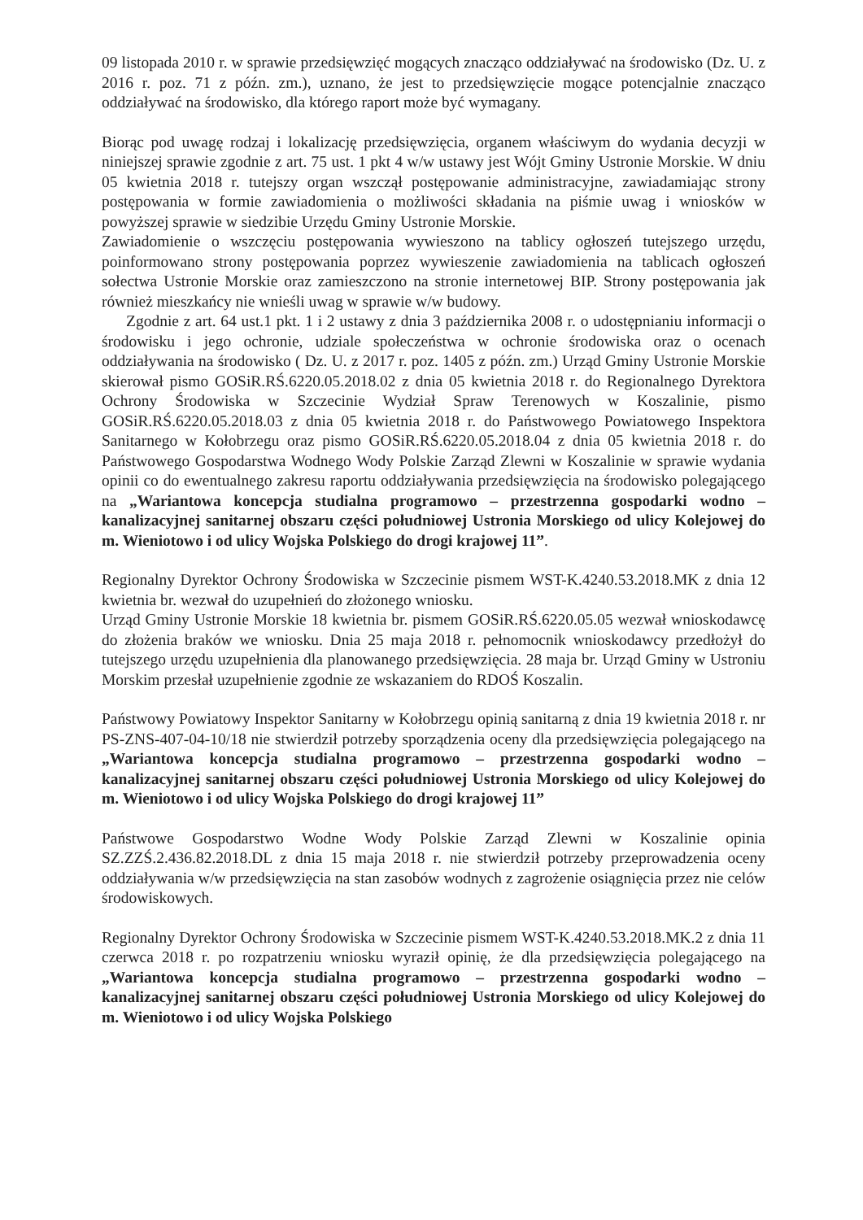09 listopada 2010 r. w sprawie przedsięwzięć mogących znacząco oddziaływać na środowisko (Dz. U. z 2016 r. poz. 71 z późn. zm.), uznano, że jest to przedsięwzięcie mogące potencjalnie znacząco oddziaływać na środowisko, dla którego raport może być wymagany.
Biorąc pod uwagę rodzaj i lokalizację przedsięwzięcia, organem właściwym do wydania decyzji w niniejszej sprawie zgodnie z art. 75 ust. 1 pkt 4 w/w ustawy jest Wójt Gminy Ustronie Morskie. W dniu 05 kwietnia 2018 r. tutejszy organ wszczął postępowanie administracyjne, zawiadamiając strony postępowania w formie zawiadomienia o możliwości składania na piśmie uwag i wniosków w powyższej sprawie w siedzibie Urzędu Gminy Ustronie Morskie.
Zawiadomienie o wszczęciu postępowania wywieszono na tablicy ogłoszeń tutejszego urzędu, poinformowano strony postępowania poprzez wywieszenie zawiadomienia na tablicach ogłoszeń sołectwa Ustronie Morskie oraz zamieszczono na stronie internetowej BIP. Strony postępowania jak również mieszkańcy nie wnieśli uwag w sprawie w/w budowy.
Zgodnie z art. 64 ust.1 pkt. 1 i 2 ustawy z dnia 3 października 2008 r. o udostępnianiu informacji o środowisku i jego ochronie, udziale społeczeństwa w ochronie środowiska oraz o ocenach oddziaływania na środowisko ( Dz. U. z 2017 r. poz. 1405 z późn. zm.) Urząd Gminy Ustronie Morskie skierował pismo GOSiR.RŚ.6220.05.2018.02 z dnia 05 kwietnia 2018 r. do Regionalnego Dyrektora Ochrony Środowiska w Szczecinie Wydział Spraw Terenowych w Koszalinie, pismo GOSiR.RŚ.6220.05.2018.03 z dnia 05 kwietnia 2018 r. do Państwowego Powiatowego Inspektora Sanitarnego w Kołobrzegu oraz pismo GOSiR.RŚ.6220.05.2018.04 z dnia 05 kwietnia 2018 r. do Państwowego Gospodarstwa Wodnego Wody Polskie Zarząd Zlewni w Koszalinie w sprawie wydania opinii co do ewentualnego zakresu raportu oddziaływania przedsięwzięcia na środowisko polegającego na „Wariantowa koncepcja studialna programowo – przestrzenna gospodarki wodno – kanalizacyjnej sanitarnej obszaru części południowej Ustronia Morskiego od ulicy Kolejowej do m. Wieniotowo i od ulicy Wojska Polskiego do drogi krajowej 11”.
Regionalny Dyrektor Ochrony Środowiska w Szczecinie pismem WST-K.4240.53.2018.MK z dnia 12 kwietnia br. wezwał do uzupełnień do złożonego wniosku.
Urząd Gminy Ustronie Morskie 18 kwietnia br. pismem GOSiR.RŚ.6220.05.05 wezwał wnioskodawcę do złożenia braków we wniosku. Dnia 25 maja 2018 r. pełnomocnik wnioskodawcy przedłożył do tutejszego urzędu uzupełnienia dla planowanego przedsięwzięcia. 28 maja br. Urząd Gminy w Ustroniu Morskim przesłał uzupełnienie zgodnie ze wskazaniem do RDOŚ Koszalin.
Państwowy Powiatowy Inspektor Sanitarny w Kołobrzegu opinią sanitarną z dnia 19 kwietnia 2018 r. nr PS-ZNS-407-04-10/18 nie stwierdził potrzeby sporządzenia oceny dla przedsięwzięcia polegającego na „Wariantowa koncepcja studialna programowo – przestrzenna gospodarki wodno – kanalizacyjnej sanitarnej obszaru części południowej Ustronia Morskiego od ulicy Kolejowej do m. Wieniotowo i od ulicy Wojska Polskiego do drogi krajowej 11”
Państwowe Gospodarstwo Wodne Wody Polskie Zarząd Zlewni w Koszalinie opinia SZ.ZZŚ.2.436.82.2018.DL z dnia 15 maja 2018 r. nie stwierdził potrzeby przeprowadzenia oceny oddziaływania w/w przedsięwzięcia na stan zasobów wodnych z zagrożenie osiągnięcia przez nie celów środowiskowych.
Regionalny Dyrektor Ochrony Środowiska w Szczecinie pismem WST-K.4240.53.2018.MK.2 z dnia 11 czerwca 2018 r. po rozpatrzeniu wniosku wyraził opinię, że dla przedsięwzięcia polegającego na „Wariantowa koncepcja studialna programowo – przestrzenna gospodarki wodno – kanalizacyjnej sanitarnej obszaru części południowej Ustronia Morskiego od ulicy Kolejowej do m. Wieniotowo i od ulicy Wojska Polskiego